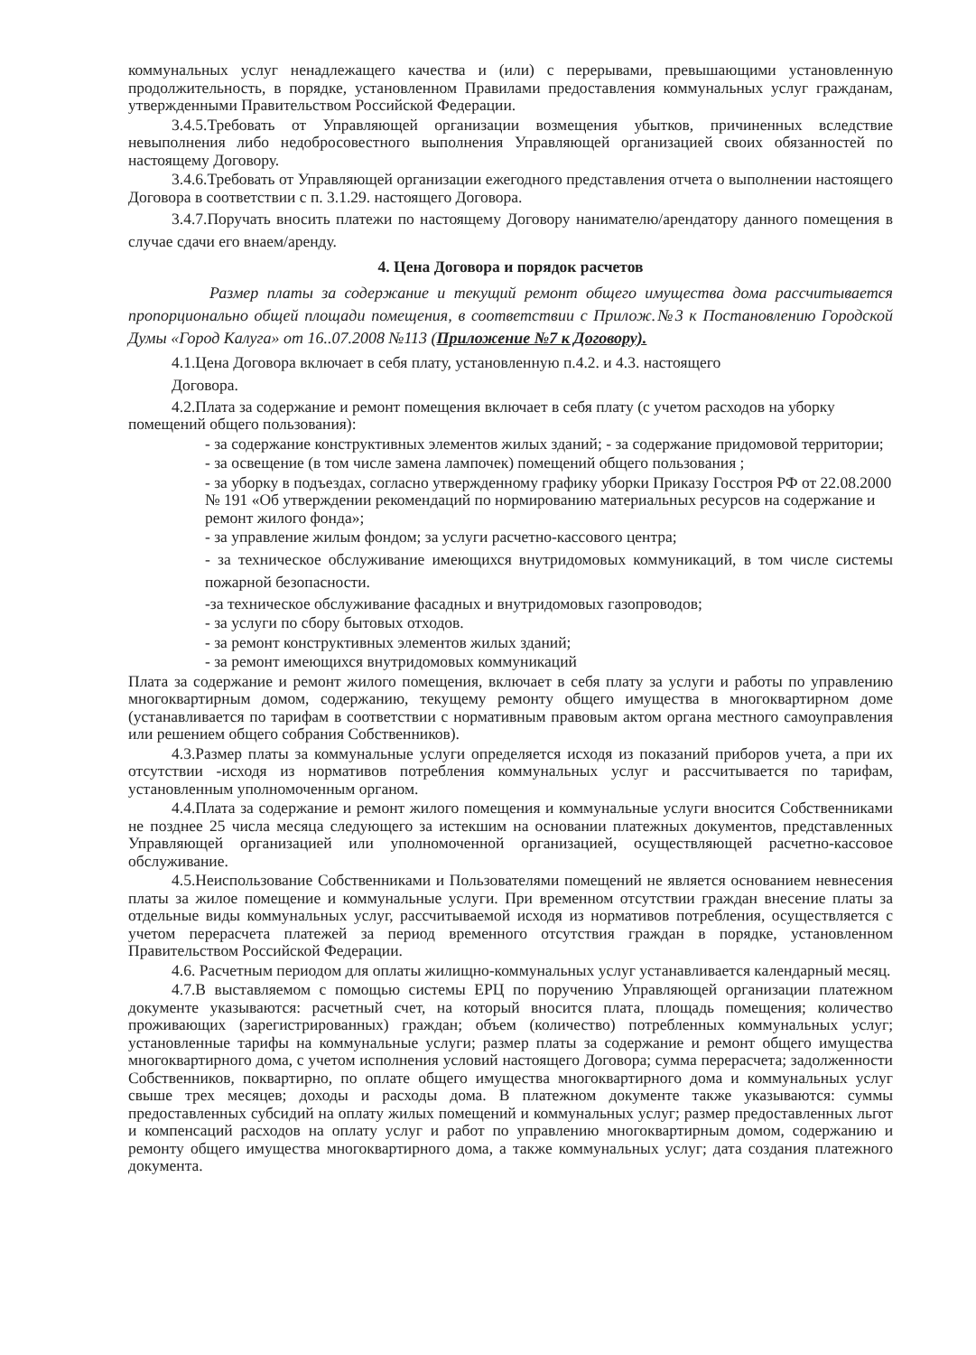коммунальных услуг ненадлежащего качества и (или) с перерывами, превышающими установленную продолжительность, в порядке, установленном Правилами предоставления коммунальных услуг гражданам, утвержденными Правительством Российской Федерации.
3.4.5.Требовать от Управляющей организации возмещения убытков, причиненных вследствие невыполнения либо недобросовестного выполнения Управляющей организацией своих обязанностей по настоящему Договору.
3.4.6.Требовать от Управляющей организации ежегодного представления отчета о выполнении настоящего Договора в соответствии с п. 3.1.29. настоящего Договора.
3.4.7.Поручать вносить платежи по настоящему Договору нанимателю/арендатору данного помещения в случае сдачи его внаем/аренду.
4. Цена Договора и порядок расчетов
Размер платы за содержание и текущий ремонт общего имущества дома рассчитывается пропорционально общей площади помещения, в соответствии с Прилож.№3 к Постановлению Городской Думы «Город Калуга» от 16..07.2008 №113 (Приложение №7 к Договору).
4.1.Цена Договора включает в себя плату, установленную п.4.2. и 4.3. настоящего
Договора.
4.2.Плата за содержание и ремонт помещения включает в себя плату (с учетом расходов на уборку помещений общего пользования):
- за содержание конструктивных элементов жилых зданий; - за содержание придомовой территории;
- за освещение (в том числе замена лампочек) помещений общего пользования ;
- за уборку в подъездах, согласно утвержденному графику уборки Приказу Госстроя РФ от 22.08.2000 № 191 «Об утверждении рекомендаций по нормированию материальных ресурсов на содержание и ремонт жилого фонда»;
- за управление жилым фондом; за услуги расчетно-кассового центра;
- за техническое обслуживание имеющихся внутридомовых коммуникаций, в том числе системы пожарной безопасности.
-за техническое обслуживание фасадных и внутридомовых газопроводов;
- за услуги по сбору бытовых отходов.
- за ремонт конструктивных элементов жилых зданий;
- за ремонт имеющихся внутридомовых коммуникаций
Плата за содержание и ремонт жилого помещения, включает в себя плату за услуги и работы по управлению многоквартирным домом, содержанию, текущему ремонту общего имущества в многоквартирном доме (устанавливается по тарифам в соответствии с нормативным правовым актом органа местного самоуправления или решением общего собрания Собственников).
4.3.Размер платы за коммунальные услуги определяется исходя из показаний приборов учета, а при их отсутствии -исходя из нормативов потребления коммунальных услуг и рассчитывается по тарифам, установленным уполномоченным органом.
4.4.Плата за содержание и ремонт жилого помещения и коммунальные услуги вносится Собственниками не позднее 25 числа месяца следующего за истекшим на основании платежных документов, представленных Управляющей организацией или уполномоченной организацией, осуществляющей расчетно-кассовое обслуживание.
4.5.Неиспользование Собственниками и Пользователями помещений не является основанием невнесения платы за жилое помещение и коммунальные услуги. При временном отсутствии граждан внесение платы за отдельные виды коммунальных услуг, рассчитываемой исходя из нормативов потребления, осуществляется с учетом перерасчета платежей за период временного отсутствия граждан в порядке, установленном Правительством Российской Федерации.
4.6. Расчетным периодом для оплаты жилищно-коммунальных услуг устанавливается календарный месяц.
4.7.В выставляемом с помощью системы ЕРЦ по поручению Управляющей организации платежном документе указываются: расчетный счет, на который вносится плата, площадь помещения; количество проживающих (зарегистрированных) граждан; объем (количество) потребленных коммунальных услуг; установленные тарифы на коммунальные услуги; размер платы за содержание и ремонт общего имущества многоквартирного дома, с учетом исполнения условий настоящего Договора; сумма перерасчета; задолженности Собственников, поквартирно, по оплате общего имущества многоквартирного дома и коммунальных услуг свыше трех месяцев; доходы и расходы дома. В платежном документе также указываются: суммы предоставленных субсидий на оплату жилых помещений и коммунальных услуг; размер предоставленных льгот и компенсаций расходов на оплату услуг и работ по управлению многоквартирным домом, содержанию и ремонту общего имущества многоквартирного дома, а также коммунальных услуг; дата создания платежного документа.